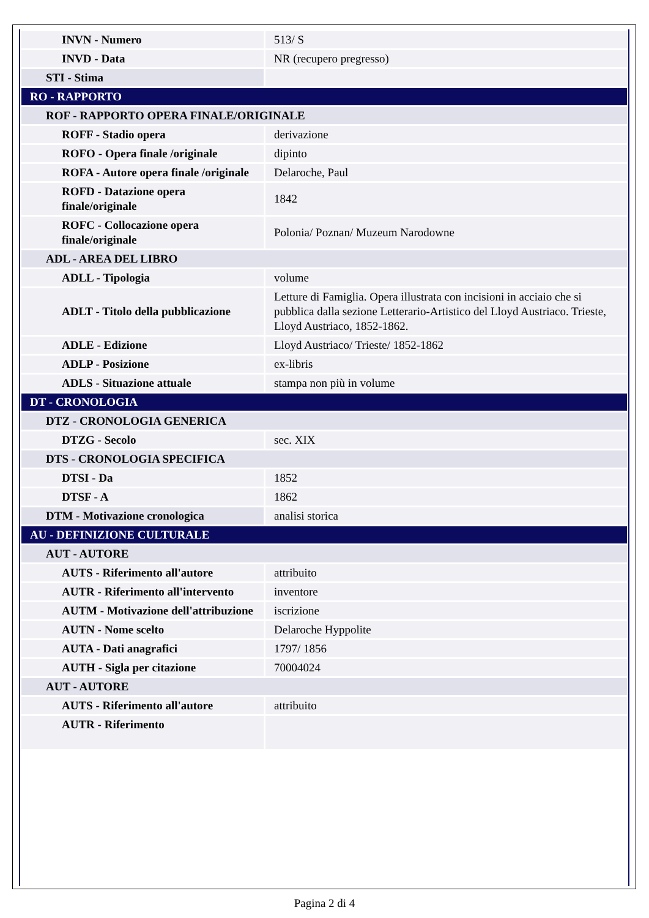| INVN - Numero | 513/ S |
| INVD - Data | NR (recupero pregresso) |
| STI - Stima | |
| RO - RAPPORTO | |
| ROF - RAPPORTO OPERA FINALE/ORIGINALE | |
| ROFF - Stadio opera | derivazione |
| ROFO - Opera finale /originale | dipinto |
| ROFA - Autore opera finale /originale | Delaroche, Paul |
| ROFD - Datazione opera finale/originale | 1842 |
| ROFC - Collocazione opera finale/originale | Polonia/ Poznan/ Muzeum Narodowne |
| ADL - AREA DEL LIBRO | |
| ADLL - Tipologia | volume |
| ADLT - Titolo della pubblicazione | Letture di Famiglia. Opera illustrata con incisioni in acciaio che si pubblica dalla sezione Letterario-Artistico del Lloyd Austriaco. Trieste, Lloyd Austriaco, 1852-1862. |
| ADLE - Edizione | Lloyd Austriaco/ Trieste/ 1852-1862 |
| ADLP - Posizione | ex-libris |
| ADLS - Situazione attuale | stampa non più in volume |
| DT - CRONOLOGIA | |
| DTZ - CRONOLOGIA GENERICA | |
| DTZG - Secolo | sec. XIX |
| DTS - CRONOLOGIA SPECIFICA | |
| DTSI - Da | 1852 |
| DTSF - A | 1862 |
| DTM - Motivazione cronologica | analisi storica |
| AU - DEFINIZIONE CULTURALE | |
| AUT - AUTORE | |
| AUTS - Riferimento all'autore | attribuito |
| AUTR - Riferimento all'intervento | inventore |
| AUTM - Motivazione dell'attribuzione | iscrizione |
| AUTN - Nome scelto | Delaroche Hyppolite |
| AUTA - Dati anagrafici | 1797/ 1856 |
| AUTH - Sigla per citazione | 70004024 |
| AUT - AUTORE | |
| AUTS - Riferimento all'autore | attribuito |
| AUTR - Riferimento | |
Pagina 2 di 4